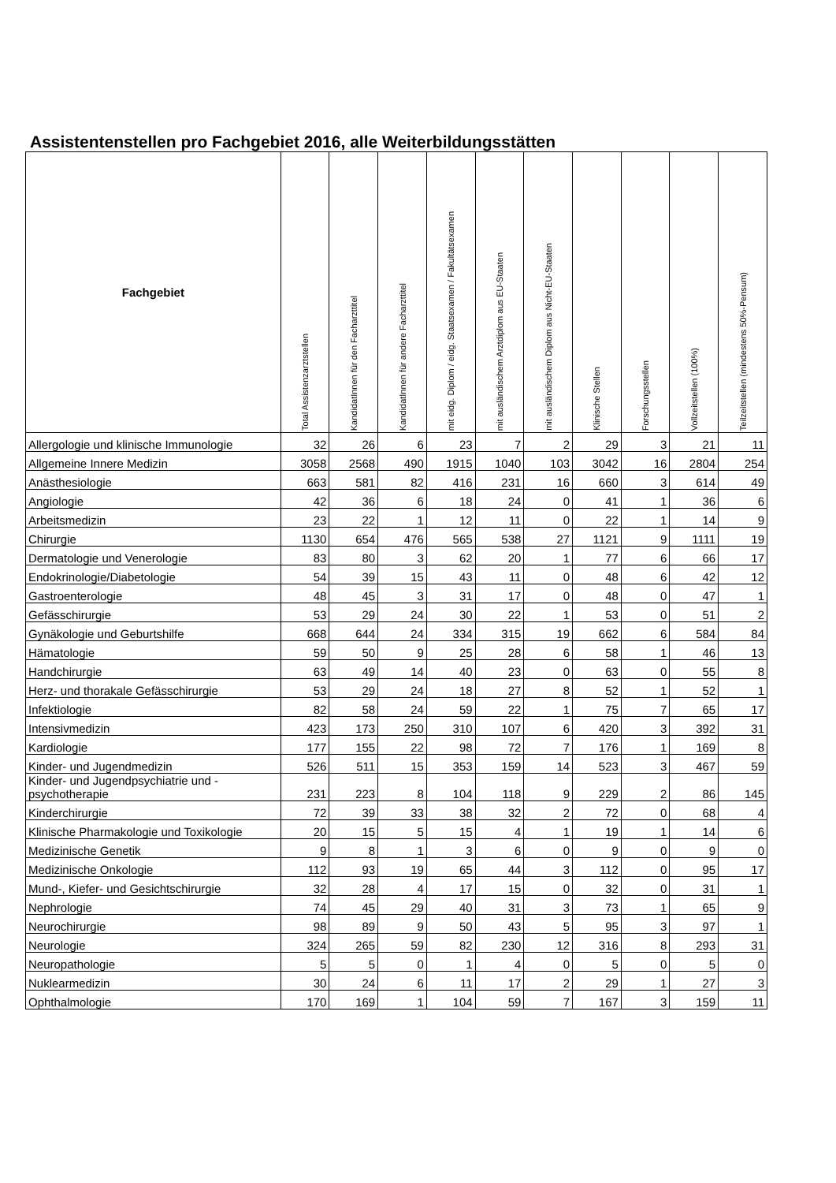Assistentenstellen pro Fachgebiet 2016, alle Weiterbildungsstätten
| Fachgebiet | Total Assistenzarztstellen | KandidatInnen für den Facharzttitel | KandidatInnen für andere Facharzttitel | mit eidg. Diplom / eidg. Staatsexamen / Fakultätsexamen | mit ausländischem Arztdiplom aus EU-Staaten | mit ausländischem Diplom aus Nicht-EU-Staaten | Klinische Stellen | Forschungsstellen | Vollzeitstellen (100%) | Teilzeitstellen (mindestens 50%-Pensum) |
| --- | --- | --- | --- | --- | --- | --- | --- | --- | --- | --- |
| Allergologie und klinische Immunologie | 32 | 26 | 6 | 23 | 7 | 2 | 29 | 3 | 21 | 11 |
| Allgemeine Innere Medizin | 3058 | 2568 | 490 | 1915 | 1040 | 103 | 3042 | 16 | 2804 | 254 |
| Anästhesiologie | 663 | 581 | 82 | 416 | 231 | 16 | 660 | 3 | 614 | 49 |
| Angiologie | 42 | 36 | 6 | 18 | 24 | 0 | 41 | 1 | 36 | 6 |
| Arbeitsmedizin | 23 | 22 | 1 | 12 | 11 | 0 | 22 | 1 | 14 | 9 |
| Chirurgie | 1130 | 654 | 476 | 565 | 538 | 27 | 1121 | 9 | 1111 | 19 |
| Dermatologie und Venerologie | 83 | 80 | 3 | 62 | 20 | 1 | 77 | 6 | 66 | 17 |
| Endokrinologie/Diabetologie | 54 | 39 | 15 | 43 | 11 | 0 | 48 | 6 | 42 | 12 |
| Gastroenterologie | 48 | 45 | 3 | 31 | 17 | 0 | 48 | 0 | 47 | 1 |
| Gefässchirurgie | 53 | 29 | 24 | 30 | 22 | 1 | 53 | 0 | 51 | 2 |
| Gynäkologie und Geburtshilfe | 668 | 644 | 24 | 334 | 315 | 19 | 662 | 6 | 584 | 84 |
| Hämatologie | 59 | 50 | 9 | 25 | 28 | 6 | 58 | 1 | 46 | 13 |
| Handchirurgie | 63 | 49 | 14 | 40 | 23 | 0 | 63 | 0 | 55 | 8 |
| Herz- und thorakale Gefässchirurgie | 53 | 29 | 24 | 18 | 27 | 8 | 52 | 1 | 52 | 1 |
| Infektiologie | 82 | 58 | 24 | 59 | 22 | 1 | 75 | 7 | 65 | 17 |
| Intensivmedizin | 423 | 173 | 250 | 310 | 107 | 6 | 420 | 3 | 392 | 31 |
| Kardiologie | 177 | 155 | 22 | 98 | 72 | 7 | 176 | 1 | 169 | 8 |
| Kinder- und Jugendmedizin | 526 | 511 | 15 | 353 | 159 | 14 | 523 | 3 | 467 | 59 |
| Kinder- und Jugendpsychiatrie und - psychotherapie | 231 | 223 | 8 | 104 | 118 | 9 | 229 | 2 | 86 | 145 |
| Kinderchirurgie | 72 | 39 | 33 | 38 | 32 | 2 | 72 | 0 | 68 | 4 |
| Klinische Pharmakologie und Toxikologie | 20 | 15 | 5 | 15 | 4 | 1 | 19 | 1 | 14 | 6 |
| Medizinische Genetik | 9 | 8 | 1 | 3 | 6 | 0 | 9 | 0 | 9 | 0 |
| Medizinische Onkologie | 112 | 93 | 19 | 65 | 44 | 3 | 112 | 0 | 95 | 17 |
| Mund-, Kiefer- und Gesichtschirurgie | 32 | 28 | 4 | 17 | 15 | 0 | 32 | 0 | 31 | 1 |
| Nephrologie | 74 | 45 | 29 | 40 | 31 | 3 | 73 | 1 | 65 | 9 |
| Neurochirurgie | 98 | 89 | 9 | 50 | 43 | 5 | 95 | 3 | 97 | 1 |
| Neurologie | 324 | 265 | 59 | 82 | 230 | 12 | 316 | 8 | 293 | 31 |
| Neuropathologie | 5 | 5 | 0 | 1 | 4 | 0 | 5 | 0 | 5 | 0 |
| Nuklearmedizin | 30 | 24 | 6 | 11 | 17 | 2 | 29 | 1 | 27 | 3 |
| Ophthalmologie | 170 | 169 | 1 | 104 | 59 | 7 | 167 | 3 | 159 | 11 |